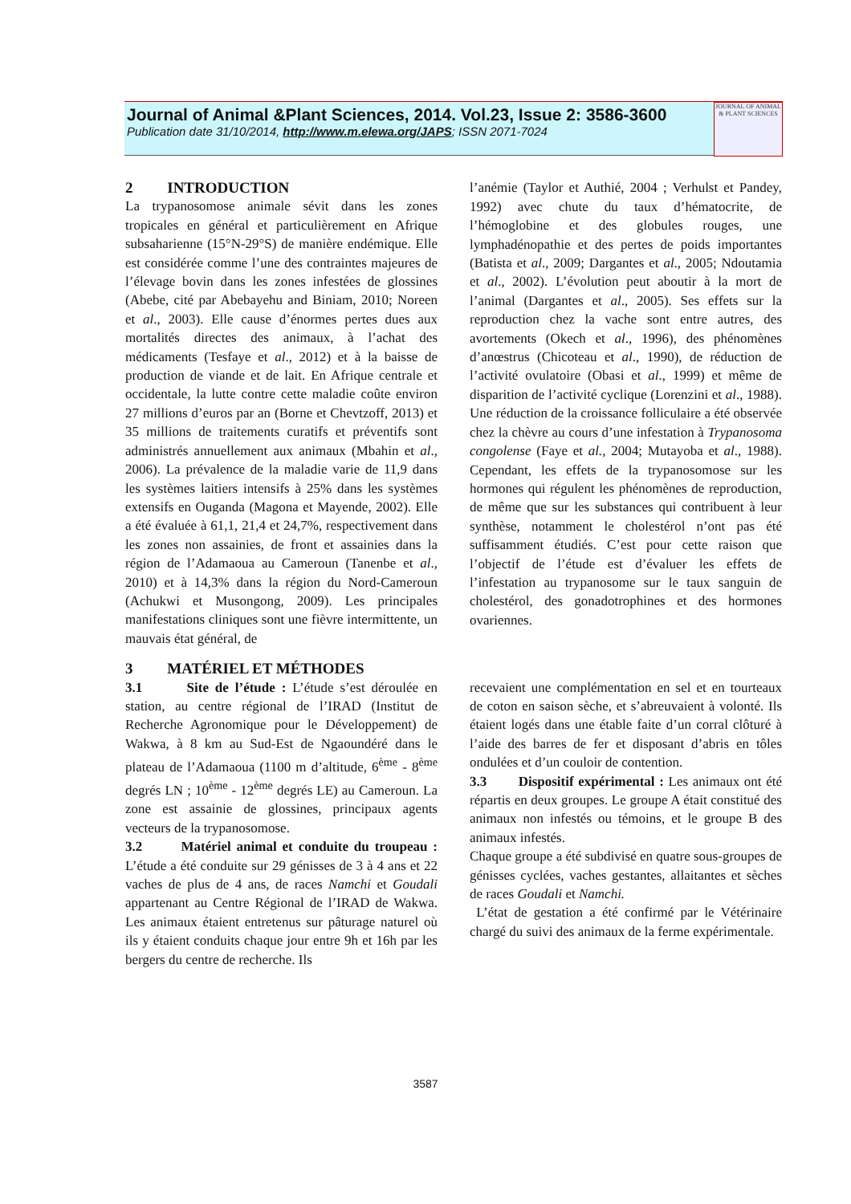Journal of Animal &Plant Sciences, 2014. Vol.23, Issue 2: 3586-3600
Publication date 31/10/2014, http://www.m.elewa.org/JAPS; ISSN 2071-7024
JOURNAL OF ANIMAL & PLANT SCIENCES
2 INTRODUCTION
La trypanosomose animale sévit dans les zones tropicales en général et particulièrement en Afrique subsaharienne (15°N-29°S) de manière endémique. Elle est considérée comme l’une des contraintes majeures de l’élevage bovin dans les zones infestées de glossines (Abebe, cité par Abebayehu and Biniam, 2010; Noreen et al., 2003). Elle cause d’énormes pertes dues aux mortalités directes des animaux, à l’achat des médicaments (Tesfaye et al., 2012) et à la baisse de production de viande et de lait. En Afrique centrale et occidentale, la lutte contre cette maladie coûte environ 27 millions d’euros par an (Borne et Chevtzoff, 2013) et 35 millions de traitements curatifs et préventifs sont administrés annuellement aux animaux (Mbahin et al., 2006). La prévalence de la maladie varie de 11,9 dans les systèmes laitiers intensifs à 25% dans les systèmes extensifs en Ouganda (Magona et Mayende, 2002). Elle a été évaluée à 61,1, 21,4 et 24,7%, respectivement dans les zones non assainies, de front et assainies dans la région de l’Adamaoua au Cameroun (Tanenbe et al., 2010) et à 14,3% dans la région du Nord-Cameroun (Achukwi et Musongong, 2009). Les principales manifestations cliniques sont une fièvre intermittente, un mauvais état général, de
l’anémie (Taylor et Authié, 2004 ; Verhulst et Pandey, 1992) avec chute du taux d’hématocrite, de l’hémoglobine et des globules rouges, une lymphadénopathie et des pertes de poids importantes (Batista et al., 2009; Dargantes et al., 2005; Ndoutamia et al., 2002). L’évolution peut aboutir à la mort de l’animal (Dargantes et al., 2005). Ses effets sur la reproduction chez la vache sont entre autres, des avortements (Okech et al., 1996), des phénomènes d’anœstrus (Chicoteau et al., 1990), de réduction de l’activité ovulatoire (Obasi et al., 1999) et même de disparition de l’activité cyclique (Lorenzini et al., 1988). Une réduction de la croissance folliculaire a été observée chez la chèvre au cours d’une infestation à Trypanosoma congolense (Faye et al., 2004; Mutayoba et al., 1988). Cependant, les effets de la trypanosomose sur les hormones qui régulent les phénomènes de reproduction, de même que sur les substances qui contribuent à leur synthèse, notamment le cholestérol n’ont pas été suffisamment étudiés. C’est pour cette raison que l’objectif de l’étude est d’évaluer les effets de l’infestation au trypanosome sur le taux sanguin de cholestérol, des gonadotrophines et des hormones ovariennes.
3 MATÉRIEL ET MÉTHODES
3.1 Site de l’étude : L’étude s’est déroulée en station, au centre régional de l’IRAD (Institut de Recherche Agronomique pour le Développement) de Wakwa, à 8 km au Sud-Est de Ngaoundéré dans le plateau de l’Adamaoua (1100 m d’altitude, 6<sup>ème</sup> - 8<sup>ème</sup> degrés LN ; 10<sup>ème</sup> - 12<sup>ème</sup> degrés LE) au Cameroun. La zone est assainie de glossines, principaux agents vecteurs de la trypanosomose.
3.2 Matériel animal et conduite du troupeau : L’étude a été conduite sur 29 génisses de 3 à 4 ans et 22 vaches de plus de 4 ans, de races Namchi et Goudali appartenant au Centre Régional de l’IRAD de Wakwa. Les animaux étaient entretenus sur pâturage naturel où ils y étaient conduits chaque jour entre 9h et 16h par les bergers du centre de recherche. Ils
recevaient une complémentation en sel et en tourteaux de coton en saison sèche, et s’abreuvaient à volonté. Ils étaient logés dans une étable faite d’un corral clôturé à l’aide des barres de fer et disposant d’abris en tôles ondulées et d’un couloir de contention.
3.3 Dispositif expérimental : Les animaux ont été répartis en deux groupes. Le groupe A était constitué des animaux non infestés ou témoins, et le groupe B des animaux infestés.
Chaque groupe a été subdivisé en quatre sous-groupes de génisses cyclées, vaches gestantes, allaitantes et sèches de races Goudali et Namchi.
L’état de gestation a été confirmé par le Vétérinaire chargé du suivi des animaux de la ferme expérimentale.
3587